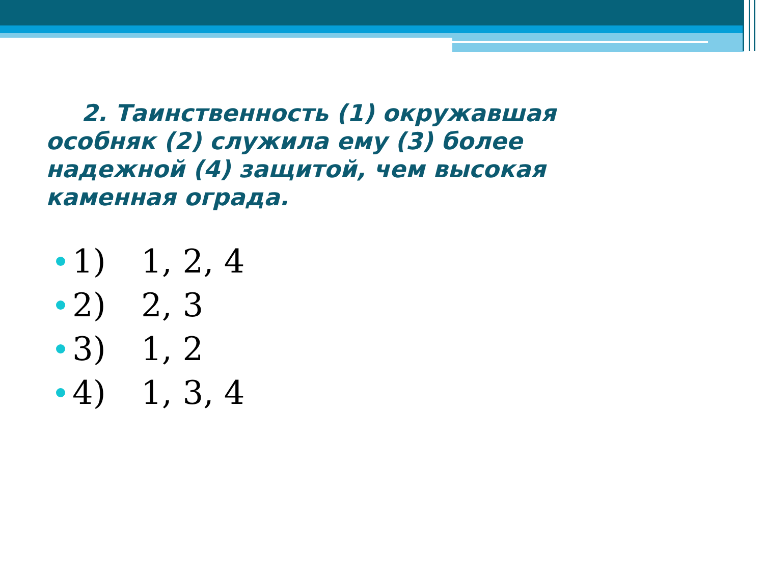2. Таинственность (1) окружавшая особняк (2) служила ему (3) более надежной (4) защитой, чем высокая каменная ограда.
1) 1, 2, 4
2) 2, 3
3) 1, 2
4) 1, 3, 4